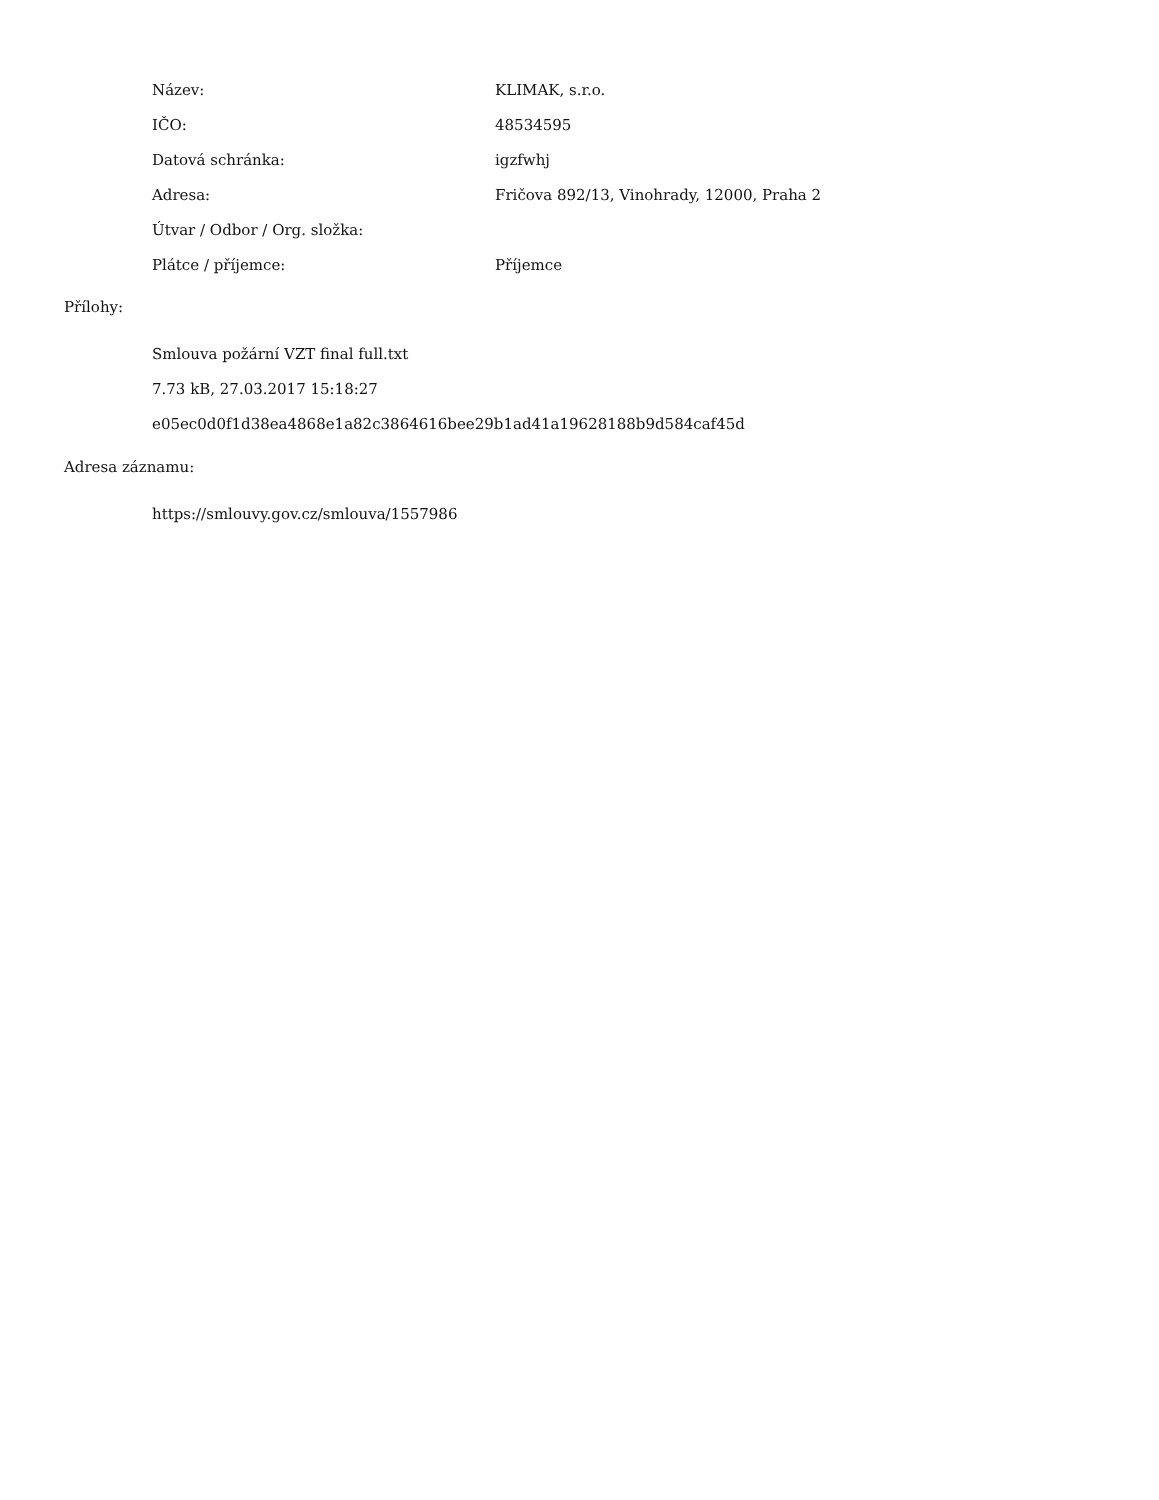| Název: | KLIMAK, s.r.o. |
| IČO: | 48534595 |
| Datová schránka: | igzfwhj |
| Adresa: | Fričova 892/13, Vinohrady, 12000, Praha 2 |
| Útvar / Odbor / Org. složka: | |
| Plátce / příjemce: | Příjemce |
Přílohy:
Smlouva požární VZT final full.txt
7.73 kB, 27.03.2017 15:18:27
e05ec0d0f1d38ea4868e1a82c3864616bee29b1ad41a19628188b9d584caf45d
Adresa záznamu:
https://smlouvy.gov.cz/smlouva/1557986